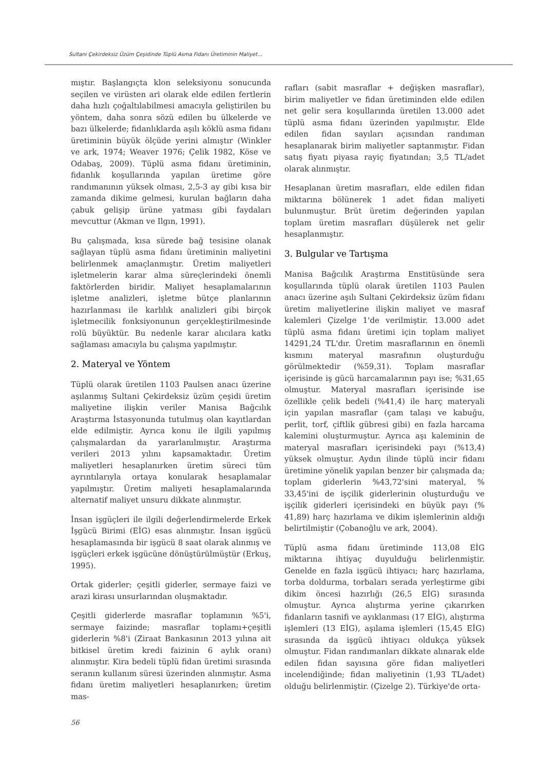Sultani Çekirdeksiz Üzüm Çeşidinde Tüplü Asma Fidanı Üretiminin Maliyet…
mıştır. Başlangıçta klon seleksiyonu sonucunda seçilen ve virüsten ari olarak elde edilen fertlerin daha hızlı çoğaltılabilmesi amacıyla geliştirilen bu yöntem, daha sonra sözü edilen bu ülkelerde ve bazı ülkelerde; fidanlıklarda aşılı köklü asma fidanı üretiminin büyük ölçüde yerini almıştır (Winkler ve ark, 1974; Weaver 1976; Çelik 1982, Köse ve Odabaş, 2009). Tüplü asma fidanı üretiminin, fidanlık koşullarında yapılan üretime göre randımanının yüksek olması, 2,5-3 ay gibi kısa bir zamanda dikime gelmesi, kurulan bağların daha çabuk gelişip ürüne yatması gibi faydaları mevcuttur (Akman ve Ilgın, 1991).
Bu çalışmada, kısa sürede bağ tesisine olanak sağlayan tüplü asma fidanı üretiminin maliyetini belirlenmek amaçlanmıştır. Üretim maliyetleri işletmelerin karar alma süreçlerindeki önemli faktörlerden biridir. Maliyet hesaplamalarının işletme analizleri, işletme bütçe planlarının hazırlanması ile karlılık analizleri gibi birçok işletmecilik fonksiyonunun gerçekleştirilmesinde rolü büyüktür. Bu nedenle karar alıcılara katkı sağlaması amacıyla bu çalışma yapılmıştır.
2. Materyal ve Yöntem
Tüplü olarak üretilen 1103 Paulsen anacı üzerine aşılanmış Sultani Çekirdeksiz üzüm çeşidi üretim maliyetine ilişkin veriler Manisa Bağcılık Araştırma İstasyonunda tutulmuş olan kayıtlardan elde edilmiştir. Ayrıca konu ile ilgili yapılmış çalışmalardan da yararlanılmıştır. Araştırma verileri 2013 yılını kapsamaktadır. Üretim maliyetleri hesaplanırken üretim süreci tüm ayrıntılarıyla ortaya konularak hesaplamalar yapılmıştır. Üretim maliyeti hesaplamalarında alternatif maliyet unsuru dikkate alınmıştır.
İnsan işgüçleri ile ilgili değerlendirmelerde Erkek İşgücü Birimi (EİG) esas alınmıştır. İnsan işgücü hesaplamasında bir işgücü 8 saat olarak alınmış ve işgüçleri erkek işgücüne dönüştürülmüştür (Erkuş, 1995).
Ortak giderler; çeşitli giderler, sermaye faizi ve arazi kirası unsurlarından oluşmaktadır.
Çeşitli giderlerde masraflar toplamının %5'i, sermaye faizinde; masraflar toplamı+çeşitli giderlerin %8'i (Ziraat Bankasının 2013 yılına ait bitkisel üretim kredi faizinin 6 aylık oranı) alınmıştır. Kira bedeli tüplü fidan üretimi sırasında seranın kullanım süresi üzerinden alınmıştır. Asma fidanı üretim maliyetleri hesaplanırken; üretim mas-
rafları (sabit masraflar + değişken masraflar), birim maliyetler ve fidan üretiminden elde edilen net gelir sera koşullarında üretilen 13.000 adet tüplü asma fidanı üzerinden yapılmıştır. Elde edilen fidan sayıları açısından randıman hesaplanarak birim maliyetler saptanmıştır. Fidan satış fiyatı piyasa rayiç fiyatından; 3,5 TL/adet olarak alınmıştır.
Hesaplanan üretim masrafları, elde edilen fidan miktarına bölünerek 1 adet fidan maliyeti bulunmuştur. Brüt üretim değerinden yapılan toplam üretim masrafları düşülerek net gelir hesaplanmıştır.
3. Bulgular ve Tartışma
Manisa Bağcılık Araştırma Enstitüsünde sera koşullarında tüplü olarak üretilen 1103 Paulen anacı üzerine aşılı Sultani Çekirdeksiz üzüm fidanı üretim maliyetlerine ilişkin maliyet ve masraf kalemleri Çizelge 1'de verilmiştir. 13.000 adet tüplü asma fidanı üretimi için toplam maliyet 14291,24 TL'dır. Üretim masraflarının en önemli kısmını materyal masrafının oluşturduğu görülmektedir (%59,31). Toplam masraflar içerisinde iş gücü harcamalarının payı ise; %31,65 olmuştur. Materyal masrafları içerisinde ise özellikle çelik bedeli (%41,4) ile harç materyali için yapılan masraflar (çam talaşı ve kabuğu, perlit, torf, çiftlik gübresi gibi) en fazla harcama kalemini oluşturmuştur. Ayrıca aşı kaleminin de materyal masrafları içerisindeki payı (%13,4) yüksek olmuştur. Aydın ilinde tüplü incir fidanı üretimine yönelik yapılan benzer bir çalışmada da; toplam giderlerin %43,72'sini materyal, % 33,45'ini de işçilik giderlerinin oluşturduğu ve işçilik giderleri içerisindeki en büyük payı (% 41,89) harç hazırlama ve dikim işlemlerinin aldığı belirtilmiştir (Çobanoğlu ve ark, 2004).
Tüplü asma fidanı üretiminde 113,08 EİG miktarına ihtiyaç duyulduğu belirlenmiştir. Genelde en fazla işgücü ihtiyacı; harç hazırlama, torba doldurma, torbaları serada yerleştirme gibi dikim öncesi hazırlığı (26,5 EİG) sırasında olmuştur. Ayrıca alıştırma yerine çıkarırken fidanların tasnifi ve ayıklanması (17 EİG), alıştırma işlemleri (13 EİG), aşılama işlemleri (15,45 EİG) sırasında da işgücü ihtiyacı oldukça yüksek olmuştur. Fidan randımanları dikkate alınarak elde edilen fidan sayısına göre fidan maliyetleri incelendiğinde; fidan maliyetinin (1,93 TL/adet) olduğu belirlenmiştir. (Çizelge 2). Türkiye'de orta-
56